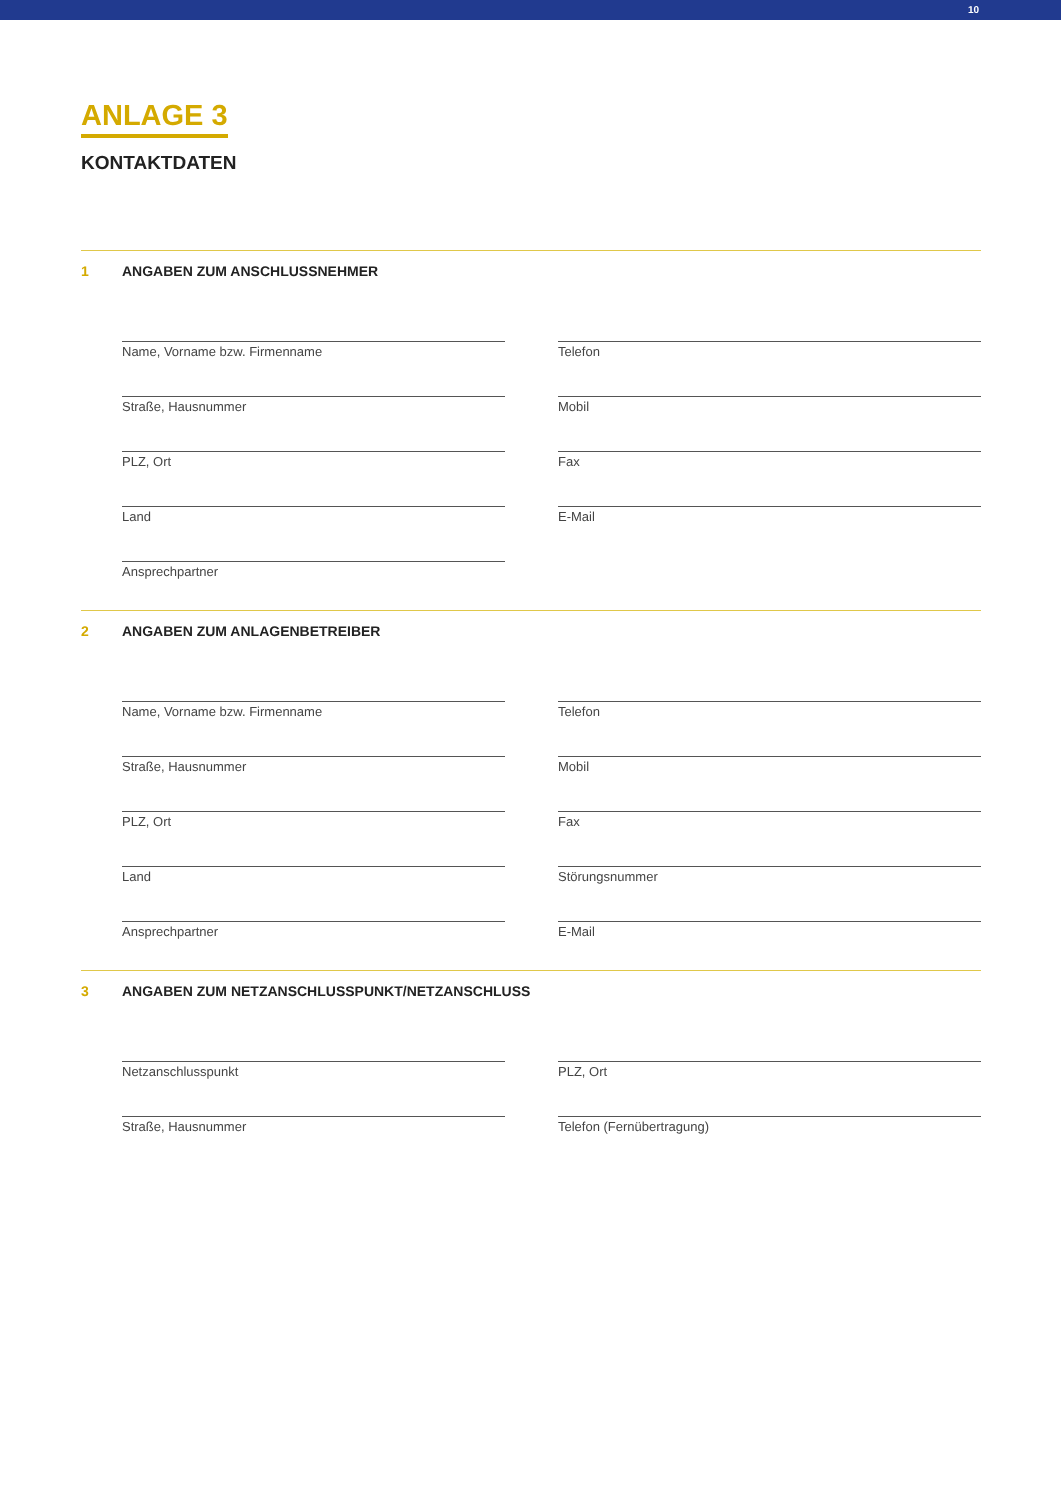10
ANLAGE 3
KONTAKTDATEN
1 ANGABEN ZUM ANSCHLUSSNEHMER
Name, Vorname bzw. Firmenname
Telefon
Straße, Hausnummer
Mobil
PLZ, Ort
Fax
Land
E-Mail
Ansprechpartner
2 ANGABEN ZUM ANLAGENBETREIBER
Name, Vorname bzw. Firmenname
Telefon
Straße, Hausnummer
Mobil
PLZ, Ort
Fax
Land
Störungsnummer
Ansprechpartner
E-Mail
3 ANGABEN ZUM NETZANSCHLUSSPUNKT/NETZANSCHLUSS
Netzanschlusspunkt
PLZ, Ort
Straße, Hausnummer
Telefon (Fernübertragung)